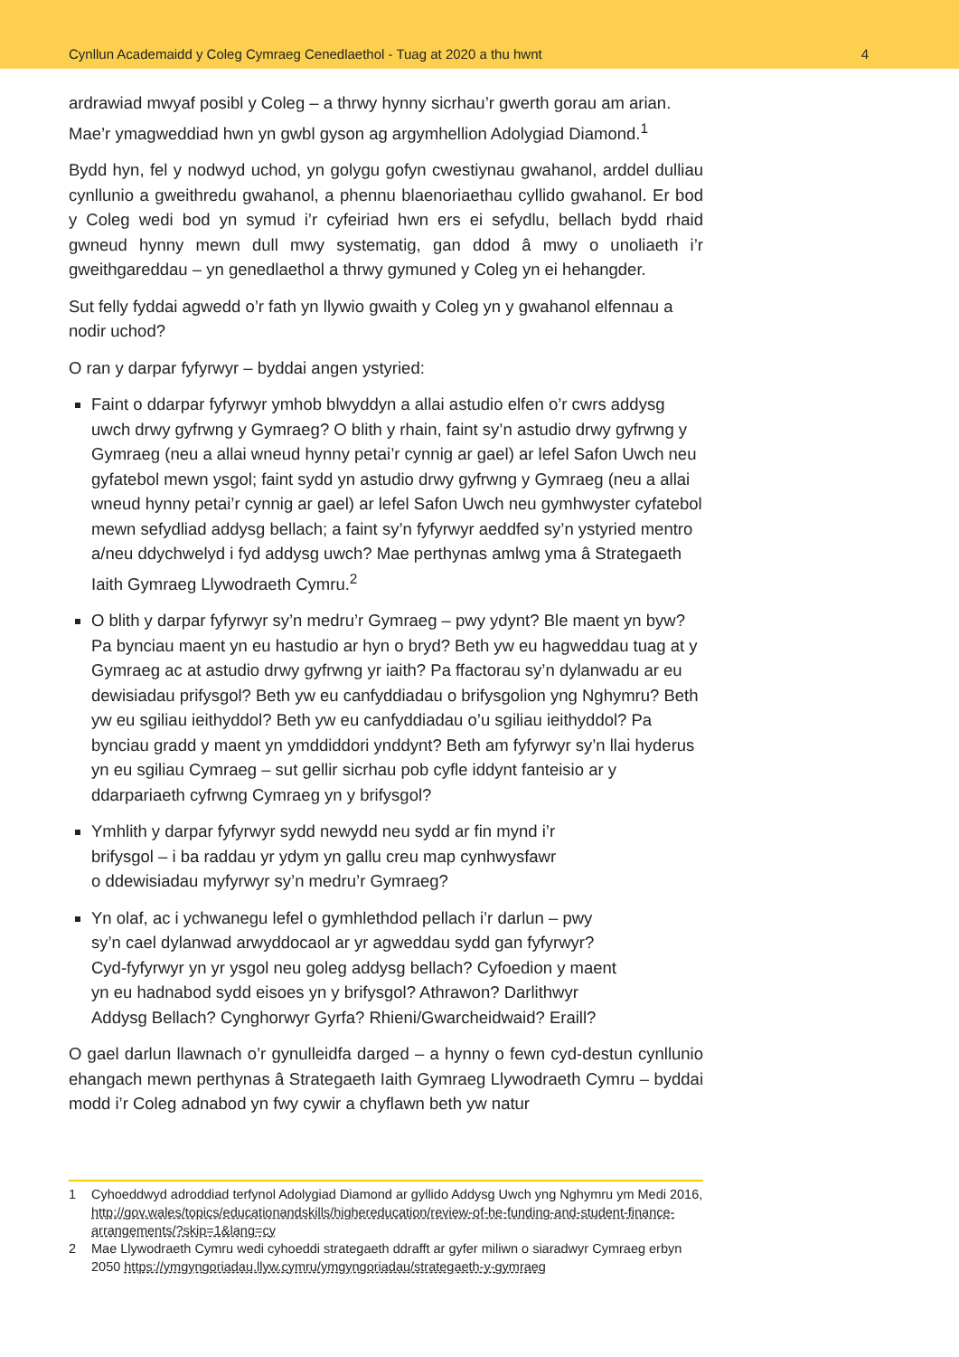Cynllun Academaidd y Coleg Cymraeg Cenedlaethol - Tuag at 2020 a thu hwnt 4
ardrawiad mwyaf posibl y Coleg – a thrwy hynny sicrhau’r gwerth gorau am arian. Mae’r ymagweddiad hwn yn gwbl gyson ag argymhellion Adolygiad Diamond.<sup>1</sup>
Bydd hyn, fel y nodwyd uchod, yn golygu gofyn cwestiynau gwahanol, arddel dulliau cynllunio a gweithredu gwahanol, a phennu blaenoriaethau cyllido gwahanol. Er bod y Coleg wedi bod yn symud i’r cyfeiriad hwn ers ei sefydlu, bellach bydd rhaid gwneud hynny mewn dull mwy systematig, gan ddod â mwy o unoliaeth i’r gweithgareddau – yn genedlaethol a thrwy gymuned y Coleg yn ei hehangder.
Sut felly fyddai agwedd o’r fath yn llywio gwaith y Coleg yn y gwahanol elfennau a nodir uchod?
O ran y darpar fyfyrwyr – byddai angen ystyried:
Faint o ddarpar fyfyrwyr ymhob blwyddyn a allai astudio elfen o’r cwrs addysg uwch drwy gyfrwng y Gymraeg? O blith y rhain, faint sy’n astudio drwy gyfrwng y Gymraeg (neu a allai wneud hynny petai’r cynnig ar gael) ar lefel Safon Uwch neu gyfatebol mewn ysgol; faint sydd yn astudio drwy gyfrwng y Gymraeg (neu a allai wneud hynny petai’r cynnig ar gael) ar lefel Safon Uwch neu gymhwyster cyfatebol mewn sefydliad addysg bellach; a faint sy’n fyfyrwyr aeddfed sy’n ystyried mentro a/neu ddychwelyd i fyd addysg uwch? Mae perthynas amlwg yma â Strategaeth Iaith Gymraeg Llywodraeth Cymru.<sup>2</sup>
O blith y darpar fyfyrwyr sy’n medru’r Gymraeg – pwy ydynt? Ble maent yn byw? Pa bynciau maent yn eu hastudio ar hyn o bryd? Beth yw eu hagweddau tuag at y Gymraeg ac at astudio drwy gyfrwng yr iaith? Pa ffactorau sy’n dylanwadu ar eu dewisiadau prifysgol? Beth yw eu canfyddiadau o brifysgolion yng Nghymru? Beth yw eu sgiliau ieithyddol? Beth yw eu canfyddiadau o’u sgiliau ieithyddol? Pa bynciau gradd y maent yn ymddiddori ynddynt? Beth am fyfyrwyr sy’n llai hyderus yn eu sgiliau Cymraeg – sut gellir sicrhau pob cyfle iddynt fanteisio ar y ddarpariaeth cyfrwng Cymraeg yn y brifysgol?
Ymhlith y darpar fyfyrwyr sydd newydd neu sydd ar fin mynd i’r
brifysgol – i ba raddau yr ydym yn gallu creu map cynhwysfawr
o ddewisiadau myfyrwyr sy’n medru’r Gymraeg?
Yn olaf, ac i ychwanegu lefel o gymhlethdod pellach i’r darlun – pwy
sy’n cael dylanwad arwyddocaol ar yr agweddau sydd gan fyfyrwyr?
Cyd-fyfyrwyr yn yr ysgol neu goleg addysg bellach? Cyfoedion y maent
yn eu hadnabod sydd eisoes yn y brifysgol? Athrawon? Darlithwyr
Addysg Bellach? Cynghorwyr Gyrfa? Rhieni/Gwarcheidwaid? Eraill?
O gael darlun llawnach o’r gynulleidfa darged – a hynny o fewn cyd-destun cynllunio ehangach mewn perthynas â Strategaeth Iaith Gymraeg Llywodraeth Cymru – byddai modd i’r Coleg adnabod yn fwy cywir a chyflawn beth yw natur
1 Cyhoeddwyd adroddiad terfynol Adolygiad Diamond ar gyllido Addysg Uwch yng Nghymru ym Medi 2016, http://gov.wales/topics/educationandskills/highereducation/review-of-he-funding-and-student-finance-arrangements/?skip=1&lang=cy
2 Mae Llywodraeth Cymru wedi cyhoeddi strategaeth ddrafft ar gyfer miliwn o siaradwyr Cymraeg erbyn 2050 https://ymgyngoriadau.llyw.cymru/ymgyngoriadau/strategaeth-y-gymraeg